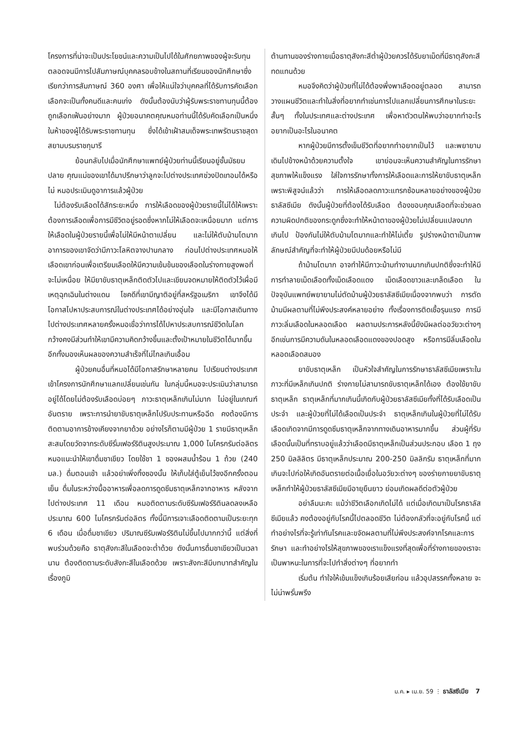โครงการที่น่าจะเป็นประโยชน์และความเป็นไปได้ในศักยภาพของผู้จะรับทุน ตลอดจนมีการไปสัมภาษณ์บุคคลรอบข้างในสถานที่เรียนของนักศึกษาซึ่งเรียกว่าการสัมภาษณ์ 360 องศา เพื่อให้แน่ใจว่าบุคคลที่ได้รับการคัดเลือกเลือกจะเป็นทั้งคนดีและคนเก่ง ดังนั้นต้องนับว่าผู้รับพระราชทานทุนนี้ต้องถูกเลือกเฟ้นอย่างมาก ผู้ป่วยอนาคตคุณหมอท่านนี้ได้รับคัดเลือกเป็นหนึ่งในห้าของผู้ได้รับพระราชทานทุน ซึ่งได้เข้าเฝ้าสมเด็จพระเทพรัตนราชสุดา สยามบรมราชกุมารี
ย้อนกลับไปเมื่อนักศึกษาแพทย์ผู้ป่วยท่านนี้เรียนอยู่ชั้นมัธยมปลาย คุณแม่ของเขาได้มาปรึกษาว่าลูกจะไปต่างประเทศช่วงปิดเทอมได้หรือไม่ หมอประเมินดูอาการแล้วผู้ป่วย
ไม่ต้องรับเลือดได้สักระยะหนึ่ง การให้เลือดของผู้ป่วยรายนี้ไม่ได้ให้เพราะต้องการเลือดเพื่อการมีชีวิตอยู่รอดซึ่งหากไม่ให้เลือดจะเหนื่อยมาก แต่การให้เลือดในผู้ป่วยรายนี้เพื่อไม่ให้มีหน้าตาเปลี่ยน และไม่ให้ตับม้ามโตมาก อาการของเขาจัดว่ามีภาวะโลหิตจางปานกลาง ก่อนไปต่างประเทศหมอให้เลือดเขาก่อนเพื่อเตรียมเลือดให้มีความเข้มข้นของเลือดในร่างกายสูงพอที่จะไม่เหนื่อย ให้มียาขับธาตุเหล็กติดตัวไปและเขียนจดหมายให้ติดตัวไว้เผื่อมีเหตุฉุกเฉินในต่างแดน โชคดีที่เขามีญาติอยู่ที่สหรัฐอเมริกา เขาจึงได้มีโอกาสไปหาประสบการณ์ในต่างประเทศได้อย่างอุ่นใจ และมีโอกาสเดินทางไปต่างประเทศหลายครั้งหมอเชื่อว่าการได้ไปหาประสบการณ์ชีวิตในโลกกว้างคงมีส่วนทำให้เขามีความคิดกว้างขึ้นและตั้งเป้าหมายในชีวิตได้มากขึ้น อีกทั้งมองเห็นผลของความสำเร็จที่ไม่ไกลเกินเอื้อม
ผู้ป่วยคนอื่นที่หมอได้มีโอกาสรักษาหลายคน ไปเรียนต่างประเทศเข้าโครงการนักศึกษาแลกเปลี่ยนเช่นกัน ในกลุ่มนี้หมอจะประเมินว่าสามารถอยู่ได้โดยไม่ต้องรับเลือดบ่อยๆ ภาวะธาตุเหล็กเกินไม่มาก ไม่อยู่ในเกณฑ์อันตราย เพราะการนำยาขับธาตุเหล็กไปรับประทานหรือฉีด คงต้องมีการติดตามอาการข้างเคียงจากยาด้วย อย่างไรก็ตามมีผู้ป่วย 1 รายมีธาตุเหล็กสะสมโดยวัดจากระดับซีรั่มเฟอร์ริตินสูงประมาณ 1,000 ไมโครกรัมต่อลิตร หมอแนะนำให้เขาดื่มชาเขียว โดยใช้ชา 1 ซองผสมน้ำร้อน 1 ถ้วย (240 มล.) ดื่มตอนเช้า แล้วอย่าเพิ่งทิ้งซองนั้น ให้เก็บใส่ตู้เย็นไว้ชงอีกครั้งตอนเย็น ดื่มในระหว่างมื้ออาหารเพื่อลดการดูดซึมธาตุเหล็กจากอาหาร หลังจากไปต่างประเทศ 11 เดือน หมอติดตามระดับซีรัมเฟอร์ริตินลดลงเหลือประมาณ 600 ไมโครกรัมต่อลิตร ทั้งนี้มีการเจาะเลือดติดตามเป็นระยะทุก 6 เดือน เมื่อดื่มชาเขียว ปริมาณซีรัมเฟอร์ริตินไม่ขึ้นไปมากกว่านี้ แต่สิ่งที่พบร่วมด้วยคือ ธาตุสังกะสีในเลือดจะต่ำด้วย ดังนั้นการดื่มชาเขียวเป็นเวลานาน ต้องติดตามระดับสังกะสีในเลือดด้วย เพราะสังกะสีมีบทบาทสำคัญในเรื่องภูมิ
ต้านทานของร่างกายเมื่อธาตุสังกะสีต่ำผู้ป่วยควรได้รับยาเม็ดที่มีธาตุสังกะสีทดแทนด้วย
หมอจึงคิดว่าผู้ป่วยที่ไม่ได้ต้องพึ่งพาเลือดอยู่ตลอด สามารถวางแผนชีวิตและทำในสิ่งที่อยากทำเช่นการไปแลกเปลี่ยนการศึกษาในระยะสั้นๆ ทั้งในประเทศและต่างประเทศ เพื่อหาตัวตนให้พบว่าอยากทำอะไร อยากเป็นอะไรในอนาคต
หากผู้ป่วยมีการตั้งเข็มชีวิตที่อยากทำอยากเป็นไว้ และพยายามเดินไปข้างหน้าด้วยความตั้งใจ เขาย่อมจะเห็นความสำคัญในการรักษาสุขภาพให้แข็งแรง ใส่ใจการรักษาทั้งการให้เลือดและการให้ยาขับธาตุเหล็ก เพราะพิสูจน์แล้วว่า การให้เลือดลดภาวะแทรกซ้อนหลายอย่างของผู้ป่วยธาลัสซีเมีย ดังนั้นผู้ป่วยที่ต้องได้รับเลือด ต้องขอบคุณเลือดที่จะช่วยลดความผิดปกติของกระดูกซึ่งจะทำให้หน้าตาของผู้ป่วยไม่เปลี่ยนแปลงมากเกินไป ป้องกันไม่ให้ตับม้ามโตมากและทำให้ไม่เตี้ย รูปร่างหน้าตาเป็นภาพลักษณ์สำคัญที่จะทำให้ผู้ป่วยมีปมด้อยหรือไม่มี
ถ้าม้ามโตมาก อาจทำให้มีภาวะม้ามทำงานมากเกินปกติซึ่งจะทำให้มีการทำลายเม็ดเลือดทั้งเม็ดเลือดแดง เม็ดเลือดขาวและเกล็ดเลือด ในปัจจุบันแพทย์พยายามไม่ตัดม้ามผู้ป่วยธาลัสซีเมียเนื่องจากพบว่า การตัดม้ามมีผลตามที่ไม่พึงประสงค์หลายอย่าง ทั้งเรื่องการติดเชื้อรุนแรง การมีภาวะลิ่มเลือดในหลอดเลือด ผลตามประการหลังนี้ยังมีผลต่ออวัยวะต่างๆ อีกเช่นการมีความดันในหลอดเลือดแดงของปอดสูง หรือการมีลิ่มเลือดในหลอดเลือดสมอง
ยาขับธาตุเหล็ก เป็นหัวใจสำคัญในการรักษาธาลัสซีเมียเพราะในภาวะที่มีเหล็กเกินปกติ ร่างกายไม่สามารถขับธาตุเหล็กได้เอง ต้องใช้ยาขับธาตุเหล็ก ธาตุเหล็กที่มากเกินนี้เกิดกับผู้ป่วยธาลัสซีเมียทั้งที่ได้รับเลือดเป็นประจำ และผู้ป่วยที่ไม่ได้เลือดเป็นประจำ ธาตุเหล็กเกินในผู้ป่วยที่ไม่ได้รับเลือดเกิดจากมีการดูดซึมธาตุเหล็กจากทางเดินอาหารมากขึ้น ส่วนผู้ที่รับเลือดนั้นเป็นที่ทราบอยู่แล้วว่าเลือดมีธาตุเหล็กเป็นส่วนประกอบ เลือด 1 ถุง 250 มิลลิลิตร มีธาตุเหล็กประมาณ 200-250 มิลลิกรัม ธาตุเหล็กที่มากเกินจะไปก่อให้เกิดอันตรายต่อเนื้อเยื่อในอวัยวะต่างๆ ของร่ายกายยาขับธาตุเหล็กทำให้ผู้ป่วยธาลัสซีเมียมีอายุยืนยาว ย่อมเกิดผลดีต่อตัวผู้ป่วย
อย่าลืมนะคะ แม้ว่าชีวิตเลือกเกิดไม่ได้ แต่เมื่อเกิดมาเป็นโรคธาลัสซีเมียแล้ว คงต้องอยู่กับโรคนี้ไปตลอดชีวิต ไม่ต้องกลัวที่จะอยู่กับโรคนี้ แต่ทำอย่างไรที่จะรู้เท่าทันโรคและขจัดผลตามที่ไม่พึงประสงค์จากโรคและการรักษา และทำอย่างไรให้สุขภาพของเราแข็งแรงที่สุดเพื่อที่ร่างกายของเราจะเป็นพาหนะในการที่จะไปทำสิ่งต่างๆ ที่อยากทำ
เริ่มต้น ทำใจให้เข้มแข็งเกินร้อยเสียก่อน แล้วอุปสรรคทั้งหลาย จะไม่น่าพรั่นพรึง
ม.ค. ▸ เม.ย. 59 ⋮ ธาลัสซีเมีย 7